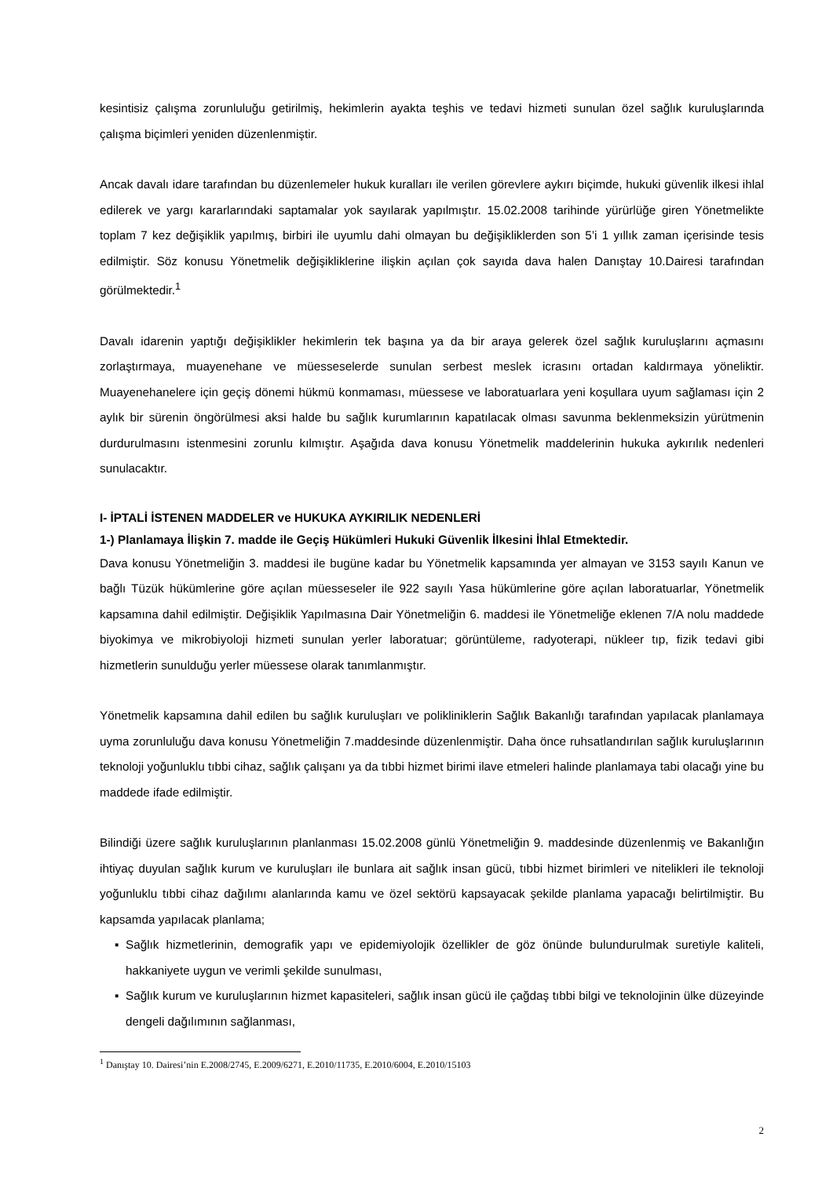kesintisiz çalışma zorunluluğu getirilmiş, hekimlerin ayakta teşhis ve tedavi hizmeti sunulan özel sağlık kuruluşlarında çalışma biçimleri yeniden düzenlenmiştir.
Ancak davalı idare tarafından bu düzenlemeler hukuk kuralları ile verilen görevlere aykırı biçimde, hukuki güvenlik ilkesi ihlal edilerek ve yargı kararlarındaki saptamalar yok sayılarak yapılmıştır. 15.02.2008 tarihinde yürürlüğe giren Yönetmelikte toplam 7 kez değişiklik yapılmış, birbiri ile uyumlu dahi olmayan bu değişikliklerden son 5’i 1 yıllık zaman içerisinde tesis edilmiştir. Söz konusu Yönetmelik değişikliklerine ilişkin açılan çok sayıda dava halen Danıştay 10.Dairesi tarafından görülmektedir.<sup>1</sup>
Davalı idarenin yaptığı değişiklikler hekimlerin tek başına ya da bir araya gelerek özel sağlık kuruluşlarını açmasını zorlaştırmaya, muayenehane ve müesseselerde sunulan serbest meslek icrasını ortadan kaldırmaya yöneliktir. Muayenehanelere için geçiş dönemi hükmü konmaması, müessese ve laboratuarlara yeni koşullara uyum sağlaması için 2 aylık bir sürenin öngörülmesi aksi halde bu sağlık kurumlarının kapatılacak olması savunma beklenmeksizin yürütmenin durdurulmasını istenmesini zorunlu kılmıştır. Aşağıda dava konusu Yönetmelik maddelerinin hukuka aykırılık nedenleri sunulacaktır.
I- İPTALİ İSTENEN MADDELER ve HUKUKA AYKIRILIK NEDENLERİ
1-) Planlamaya İlişkin 7. madde ile Geçiş Hükümleri Hukuki Güvenlik İlkesini İhlal Etmektedir.
Dava konusu Yönetmeliğin 3. maddesi ile bugüne kadar bu Yönetmelik kapsamında yer almayan ve 3153 sayılı Kanun ve bağlı Tüzük hükümlerine göre açılan müesseseler ile 922 sayılı Yasa hükümlerine göre açılan laboratuarlar, Yönetmelik kapsamına dahil edilmiştir. Değişiklik Yapılmasına Dair Yönetmeliğin 6. maddesi ile Yönetmeliğe eklenen 7/A nolu maddede biyokimya ve mikrobiyoloji hizmeti sunulan yerler laboratuar; görüntüleme, radyoterapi, nükleer tıp, fizik tedavi gibi hizmetlerin sunulduğu yerler müessese olarak tanımlanmıştır.
Yönetmelik kapsamına dahil edilen bu sağlık kuruluşları ve polikliniklerin Sağlık Bakanlığı tarafından yapılacak planlamaya uyma zorunluluğu dava konusu Yönetmeliğin 7.maddesinde düzenlenmiştir. Daha önce ruhsatlandırılan sağlık kuruluşlarının teknoloji yoğunluklu tıbbi cihaz, sağlık çalışanı ya da tıbbi hizmet birimi ilave etmeleri halinde planlamaya tabi olacağı yine bu maddede ifade edilmiştir.
Bilindiği üzere sağlık kuruluşlarının planlanması 15.02.2008 günlü Yönetmeliğin 9. maddesinde düzenlenmiş ve Bakanlığın ihtiyaç duyulan sağlık kurum ve kuruluşları ile bunlara ait sağlık insan gücü, tıbbi hizmet birimleri ve nitelikleri ile teknoloji yoğunluklu tıbbi cihaz dağılımı alanlarında kamu ve özel sektörü kapsayacak şekilde planlama yapacağı belirtilmiştir. Bu kapsamda yapılacak planlama;
▪ Sağlık hizmetlerinin, demografik yapı ve epidemiyolojik özellikler de göz önünde bulundurulmak suretiyle kaliteli, hakkaniyete uygun ve verimli şekilde sunulması,
▪ Sağlık kurum ve kuruluşlarının hizmet kapasiteleri, sağlık insan gücü ile çağdaş tıbbi bilgi ve teknolojinin ülke düzeyinde dengeli dağılımının sağlanması,
<sup>1</sup> Danıştay 10. Dairesi’nin E.2008/2745, E.2009/6271, E.2010/11735, E.2010/6004, E.2010/15103
2